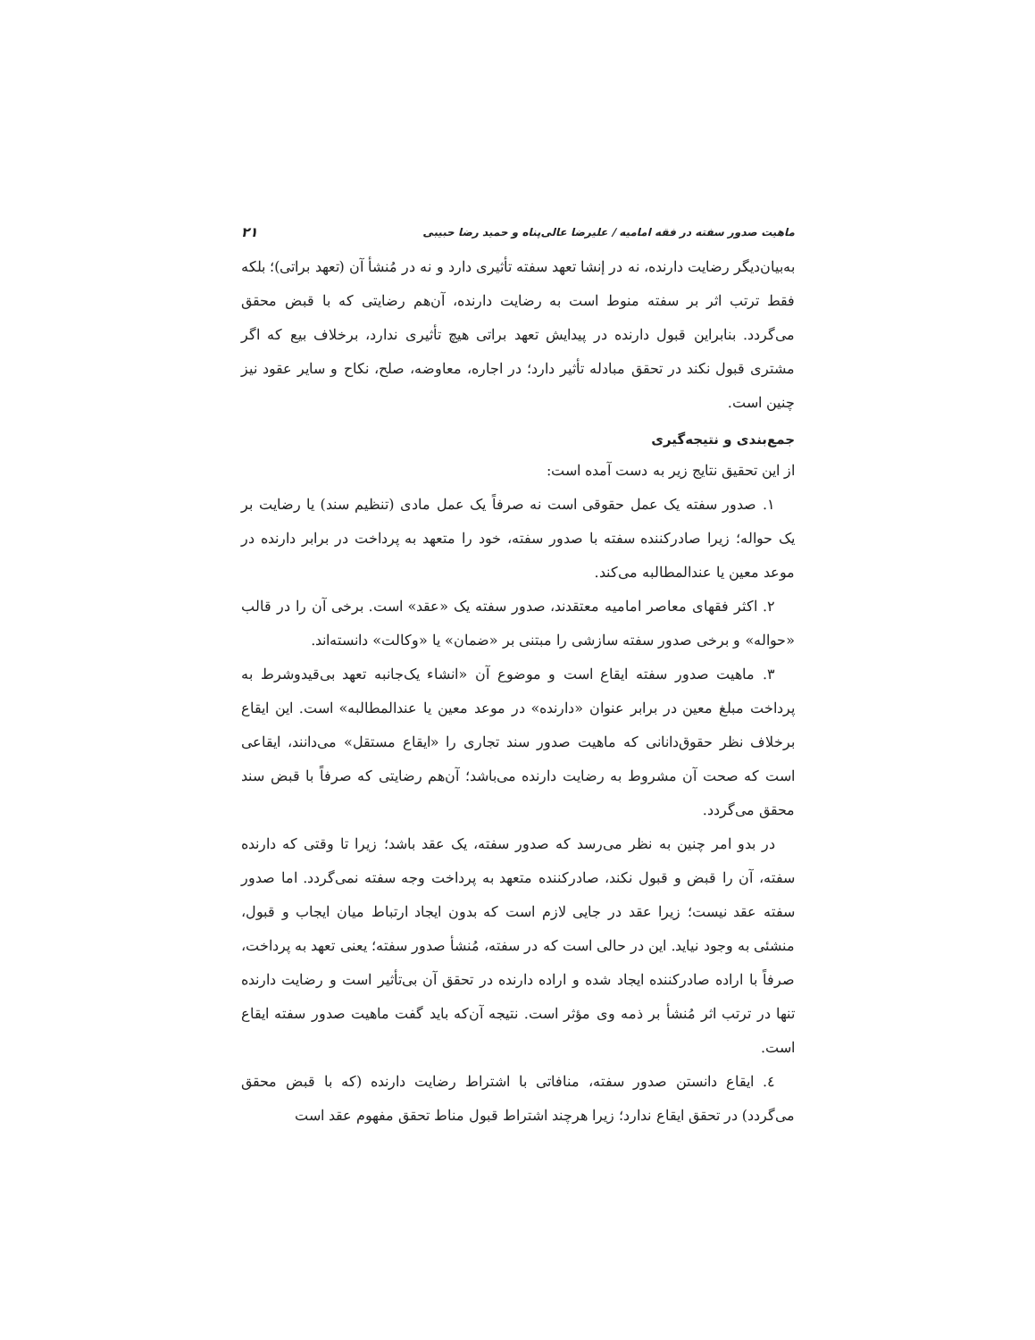ماهیت صدور سفته در فقه امامیه / علیرضا عالی‌پناه و حمید رضا حبیبی ۲۱
به‌بیان‌دیگر رضایت دارنده، نه در إنشا تعهد سفته تأثیری دارد و نه در مُنشأ آن (تعهد براتی)؛ بلکه فقط ترتب اثر بر سفته منوط است به رضایت دارنده، آن‌هم رضایتی که با قبض محقق می‌گردد. بنابراین قبول دارنده در پیدایش تعهد براتی هیچ تأثیری ندارد، برخلاف بیع که اگر مشتری قبول نکند در تحقق مبادله تأثیر دارد؛ در اجاره، معاوضه، صلح، نکاح و سایر عقود نیز چنین است.
جمع‌بندی و نتیجه‌گیری
از این تحقیق نتایج زیر به دست آمده است:
۱. صدور سفته یک عمل حقوقی است نه صرفاً یک عمل مادی (تنظیم سند) یا رضایت بر یک حواله؛ زیرا صادرکننده سفته با صدور سفته، خود را متعهد به پرداخت در برابر دارنده در موعد معین یا عندالمطالبه می‌کند.
۲. اکثر فقهای معاصر امامیه معتقدند، صدور سفته یک «عقد» است. برخی آن را در قالب «حواله» و برخی صدور سفته سازشی را مبتنی بر «ضمان» یا «وکالت» دانسته‌اند.
۳. ماهیت صدور سفته ایقاع است و موضوع آن «انشاء یک‌جانبه تعهد بی‌قیدوشرط به پرداخت مبلغ معین در برابر عنوان «دارنده» در موعد معین یا عندالمطالبه» است. این ایقاع برخلاف نظر حقوق‌دانانی که ماهیت صدور سند تجاری را «ایقاع مستقل» می‌دانند، ایقاعی است که صحت آن مشروط به رضایت دارنده می‌باشد؛ آن‌هم رضایتی که صرفاً با قبض سند محقق می‌گردد.
در بدو امر چنین به نظر می‌رسد که صدور سفته، یک عقد باشد؛ زیرا تا وقتی که دارنده سفته، آن را قبض و قبول نکند، صادرکننده متعهد به پرداخت وجه سفته نمی‌گردد. اما صدور سفته عقد نیست؛ زیرا عقد در جایی لازم است که بدون ایجاد ارتباط میان ایجاب و قبول، منشئی به وجود نیاید. این در حالی است که در سفته، مُنشأ صدور سفته؛ یعنی تعهد به پرداخت، صرفاً با اراده صادرکننده ایجاد شده و اراده دارنده در تحقق آن بی‌تأثیر است و رضایت دارنده تنها در ترتب اثر مُنشأ بر ذمه وی مؤثر است. نتیجه آن‌که باید گفت ماهیت صدور سفته ایقاع است.
٤. ایقاع دانستن صدور سفته، منافاتی با اشتراط رضایت دارنده (که با قبض محقق می‌گردد) در تحقق ایقاع ندارد؛ زیرا هرچند اشتراط قبول مناط تحقق مفهوم عقد است